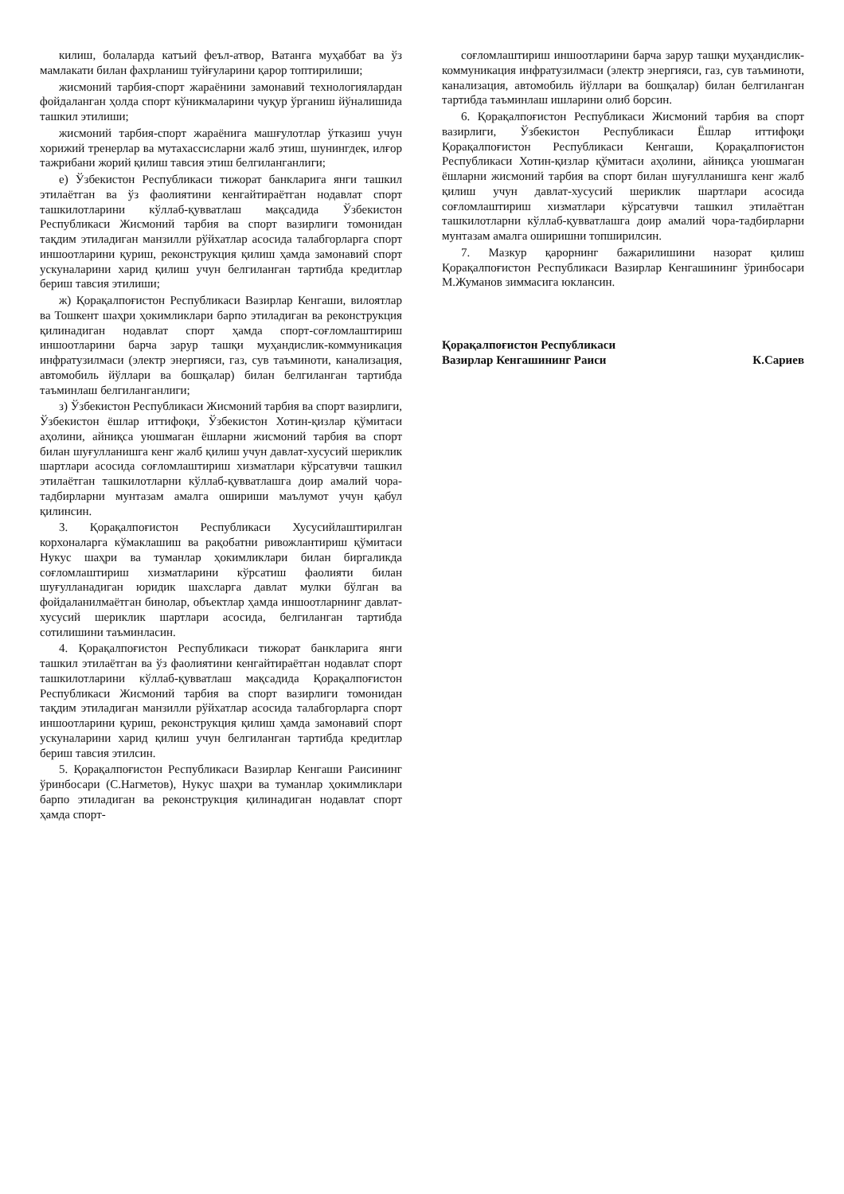килиш, болаларда катъий феъл-атвор, Ватанга муҳаббат ва ўз мамлакати билан фахрланиш туйғуларини қарор топтирилиши;
жисмоний тарбия-спорт жараёнини замонавий технологиялардан фойдаланган ҳолда спорт кўникмаларини чуқур ўрганиш йўналишида ташкил этилиши;
жисмоний тарбия-спорт жараёнига машғулотлар ўтказиш учун хорижий тренерлар ва мутахассисларни жалб этиш, шунингдек, илғор тажрибани жорий қилиш тавсия этиш белгиланганлиги;
е) Ўзбекистон Республикаси тижорат банкларига янги ташкил этилаётган ва ўз фаолиятини кенгайтираётган нодавлат спорт ташкилотларини кўллаб-қувватлаш мақсадида Ўзбекистон Республикаси Жисмоний тарбия ва спорт вазирлиги томонидан тақдим этиладиган манзилли рўйхатлар асосида талабгорларга спорт иншоотларини қуриш, реконструкция қилиш ҳамда замонавий спорт ускуналарини харид қилиш учун белгиланган тартибда кредитлар бериш тавсия этилиши;
ж) Қорақалпоғистон Республикаси Вазирлар Кенгаши, вилоятлар ва Тошкент шаҳри ҳокимликлари барпо этиладиган ва реконструкция қилинадиган нодавлат спорт ҳамда спорт-соғломлаштириш иншоотларини барча зарур ташқи муҳандислик-коммуникация инфратузилмаси (электр энергияси, газ, сув таъминоти, канализация, автомобиль йўллари ва бошқалар) билан белгиланган тартибда таъминлаш белгиланганлиги;
з) Ўзбекистон Республикаси Жисмоний тарбия ва спорт вазирлиги, Ўзбекистон ёшлар иттифоқи, Ўзбекистон Хотин-қизлар қўмитаси аҳолини, айниқса уюшмаган ёшларни жисмоний тарбия ва спорт билан шуғулланишга кенг жалб қилиш учун давлат-хусусий шериклик шартлари асосида соғломлаштириш хизматлари кўрсатувчи ташкил этилаётган ташкилотларни кўллаб-қувватлашга доир амалий чора-тадбирларни мунтазам амалга ошириши маълумот учун қабул қилинсин.
3. Қорақалпоғистон Республикаси Хусусийлаштирилган корхоналарга кўмаклашиш ва рақобатни ривожлантириш қўмитаси Нукус шаҳри ва туманлар ҳокимликлари билан биргаликда соғломлаштириш хизматларини кўрсатиш фаолияти билан шуғулланадиган юридик шахсларга давлат мулки бўлган ва фойдаланилмаётган бинолар, объектлар ҳамда иншоотларнинг давлат-хусусий шериклик шартлари асосида, белгиланган тартибда сотилишини таъминласин.
4. Қорақалпоғистон Республикаси тижорат банкларига янги ташкил этилаётган ва ўз фаолиятини кенгайтираётган нодавлат спорт ташкилотларини кўллаб-қувватлаш мақсадида Қорақалпоғистон Республикаси Жисмоний тарбия ва спорт вазирлиги томонидан тақдим этиладиган манзилли рўйхатлар асосида талабгорларга спорт иншоотларини қуриш, реконструкция қилиш ҳамда замонавий спорт ускуналарини харид қилиш учун белгиланган тартибда кредитлар бериш тавсия этилсин.
5. Қорақалпоғистон Республикаси Вазирлар Кенгаши Раисининг ўринбосари (С.Нагметов), Нукус шаҳри ва туманлар ҳокимликлари барпо этиладиган ва реконструкция қилинадиган нодавлат спорт ҳамда спорт-
соғломлаштириш иншоотларини барча зарур ташқи муҳандислик-коммуникация инфратузилмаси (электр энергияси, газ, сув таъминоти, канализация, автомобиль йўллари ва бошқалар) билан белгиланган тартибда таъминлаш ишларини олиб борсин.
6. Қорақалпоғистон Республикаси Жисмоний тарбия ва спорт вазирлиги, Ўзбекистон Республикаси Ёшлар иттифоқи Қорақалпоғистон Республикаси Кенгаши, Қорақалпоғистон Республикаси Хотин-қизлар қўмитаси аҳолини, айниқса уюшмаган ёшларни жисмоний тарбия ва спорт билан шуғулланишга кенг жалб қилиш учун давлат-хусусий шериклик шартлари асосида соғломлаштириш хизматлари кўрсатувчи ташкил этилаётган ташкилотларни кўллаб-қувватлашга доир амалий чора-тадбирларни мунтазам амалга оширишни топширилсин.
7. Мазкур қарорнинг бажарилишини назорат қилиш Қорақалпоғистон Республикаси Вазирлар Кенгашининг ўринбосари М.Жуманов зиммасига юклансин.
Қорақалпоғистон Республикаси
Вазирлар Кенгашининг Раиси
К.Сариев